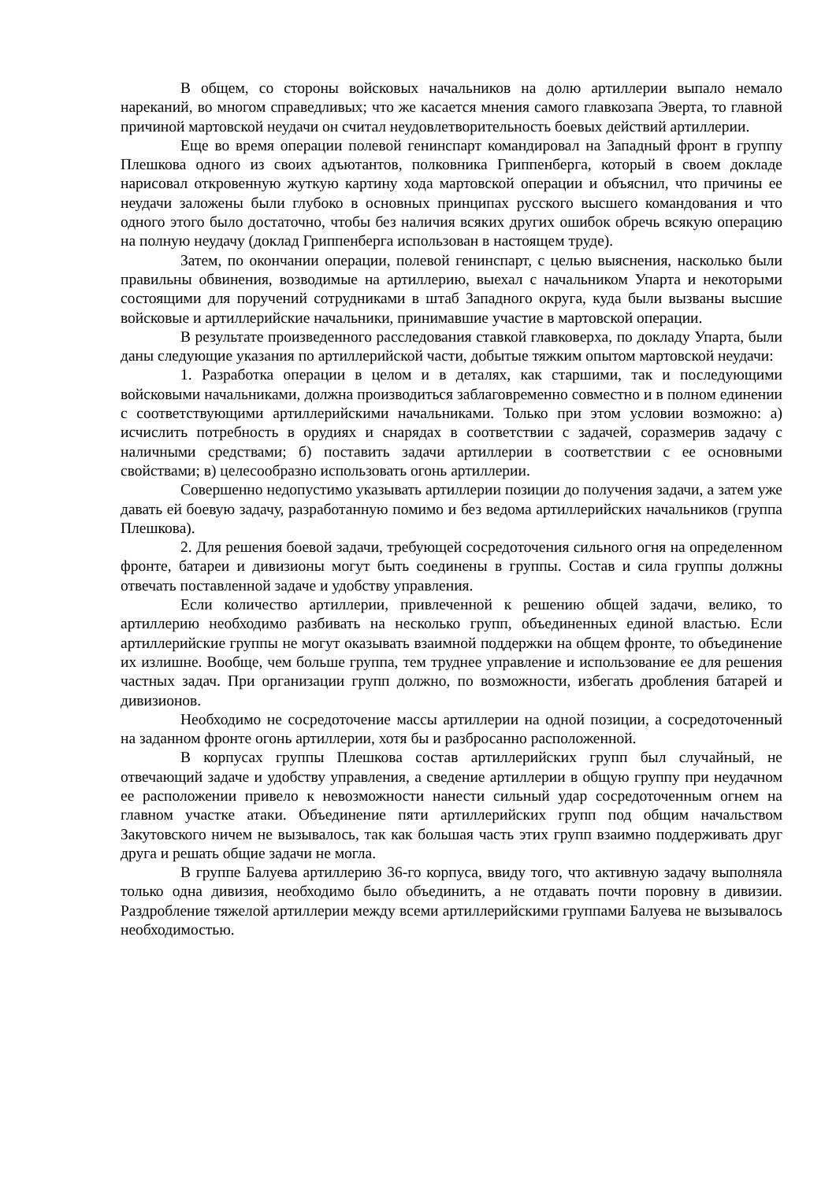В общем, со стороны войсковых начальников на долю артиллерии выпало немало нареканий, во многом справедливых; что же касается мнения самого главкозапа Эверта, то главной причиной мартовской неудачи он считал неудовлетворительность боевых действий артиллерии.
Еще во время операции полевой генинспарт командировал на Западный фронт в группу Плешкова одного из своих адъютантов, полковника Гриппенберга, который в своем докладе нарисовал откровенную жуткую картину хода мартовской операции и объяснил, что причины ее неудачи заложены были глубоко в основных принципах русского высшего командования и что одного этого было достаточно, чтобы без наличия всяких других ошибок обречь всякую операцию на полную неудачу (доклад Гриппенберга использован в настоящем труде).
Затем, по окончании операции, полевой генинспарт, с целью выяснения, насколько были правильны обвинения, возводимые на артиллерию, выехал с начальником Упарта и некоторыми состоящими для поручений сотрудниками в штаб Западного округа, куда были вызваны высшие войсковые и артиллерийские начальники, принимавшие участие в мартовской операции.
В результате произведенного расследования ставкой главковерха, по докладу Упарта, были даны следующие указания по артиллерийской части, добытые тяжким опытом мартовской неудачи:
1. Разработка операции в целом и в деталях, как старшими, так и последующими войсковыми начальниками, должна производиться заблаговременно совместно и в полном единении с соответствующими артиллерийскими начальниками. Только при этом условии возможно: а) исчислить потребность в орудиях и снарядах в соответствии с задачей, соразмерив задачу с наличными средствами; б) поставить задачи артиллерии в соответствии с ее основными свойствами; в) целесообразно использовать огонь артиллерии.
Совершенно недопустимо указывать артиллерии позиции до получения задачи, а затем уже давать ей боевую задачу, разработанную помимо и без ведома артиллерийских начальников (группа Плешкова).
2. Для решения боевой задачи, требующей сосредоточения сильного огня на определенном фронте, батареи и дивизионы могут быть соединены в группы. Состав и сила группы должны отвечать поставленной задаче и удобству управления.
Если количество артиллерии, привлеченной к решению общей задачи, велико, то артиллерию необходимо разбивать на несколько групп, объединенных единой властью. Если артиллерийские группы не могут оказывать взаимной поддержки на общем фронте, то объединение их излишне. Вообще, чем больше группа, тем труднее управление и использование ее для решения частных задач. При организации групп должно, по возможности, избегать дробления батарей и дивизионов.
Необходимо не сосредоточение массы артиллерии на одной позиции, а сосредоточенный на заданном фронте огонь артиллерии, хотя бы и разбросанно расположенной.
В корпусах группы Плешкова состав артиллерийских групп был случайный, не отвечающий задаче и удобству управления, а сведение артиллерии в общую группу при неудачном ее расположении привело к невозможности нанести сильный удар сосредоточенным огнем на главном участке атаки. Объединение пяти артиллерийских групп под общим начальством Закутовского ничем не вызывалось, так как большая часть этих групп взаимно поддерживать друг друга и решать общие задачи не могла.
В группе Балуева артиллерию 36-го корпуса, ввиду того, что активную задачу выполняла только одна дивизия, необходимо было объединить, а не отдавать почти поровну в дивизии. Раздробление тяжелой артиллерии между всеми артиллерийскими группами Балуева не вызывалось необходимостью.